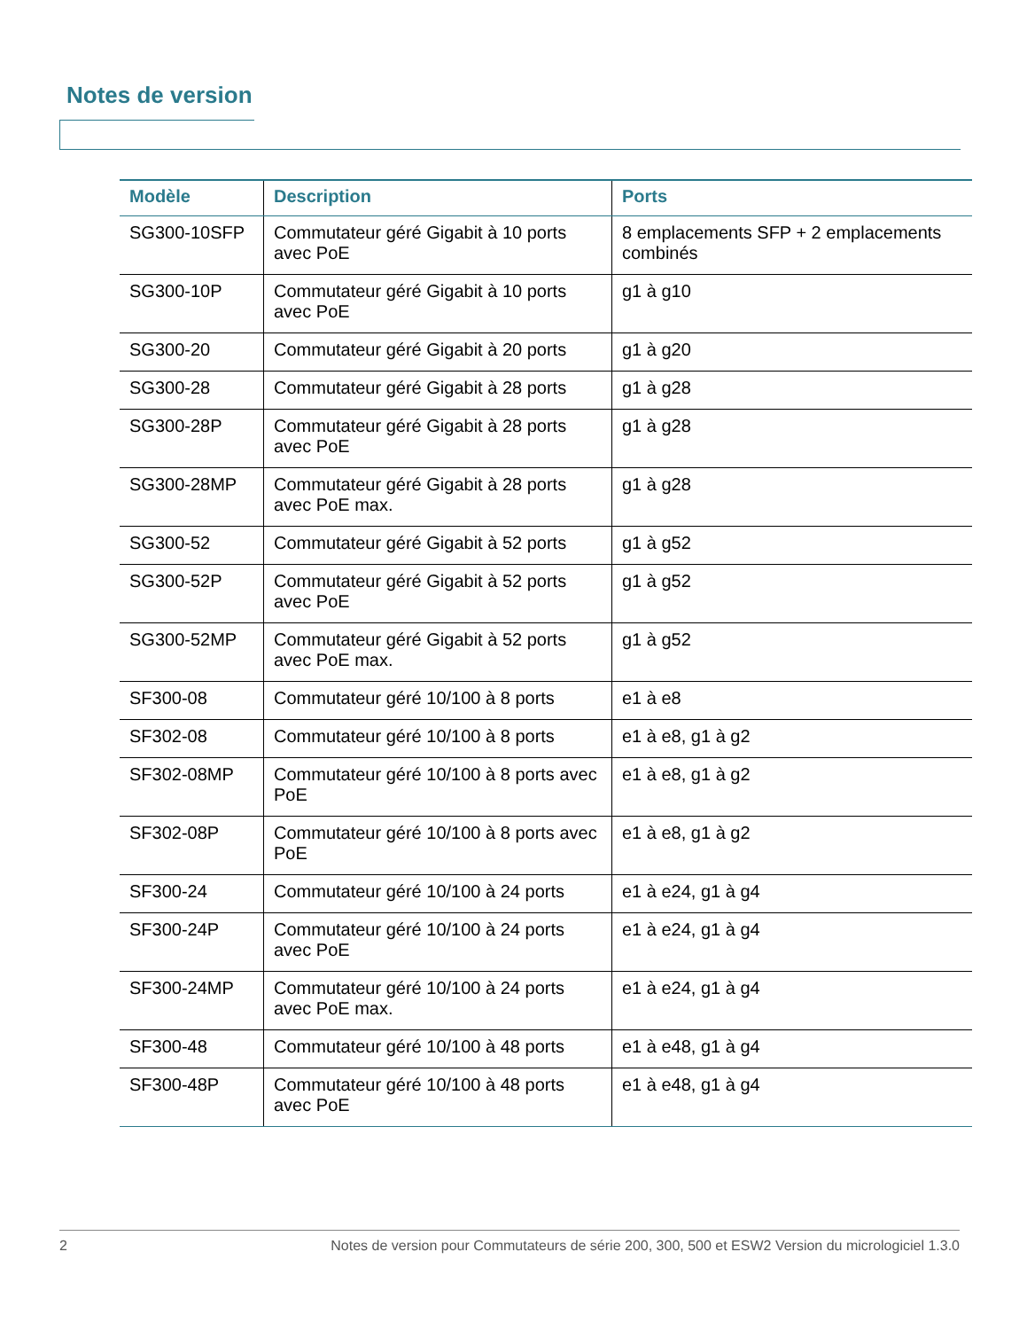Notes de version
| Modèle | Description | Ports |
| --- | --- | --- |
| SG300-10SFP | Commutateur géré Gigabit à 10 ports avec PoE | 8 emplacements SFP + 2 emplacements combinés |
| SG300-10P | Commutateur géré Gigabit à 10 ports avec PoE | g1 à g10 |
| SG300-20 | Commutateur géré Gigabit à 20 ports | g1 à g20 |
| SG300-28 | Commutateur géré Gigabit à 28 ports | g1 à g28 |
| SG300-28P | Commutateur géré Gigabit à 28 ports avec PoE | g1 à g28 |
| SG300-28MP | Commutateur géré Gigabit à 28 ports avec PoE max. | g1 à g28 |
| SG300-52 | Commutateur géré Gigabit à 52 ports | g1 à g52 |
| SG300-52P | Commutateur géré Gigabit à 52 ports avec PoE | g1 à g52 |
| SG300-52MP | Commutateur géré Gigabit à 52 ports avec PoE max. | g1 à g52 |
| SF300-08 | Commutateur géré 10/100 à 8 ports | e1 à e8 |
| SF302-08 | Commutateur géré 10/100 à 8 ports | e1 à e8, g1 à g2 |
| SF302-08MP | Commutateur géré 10/100 à 8 ports avec PoE | e1 à e8, g1 à g2 |
| SF302-08P | Commutateur géré 10/100 à 8 ports avec PoE | e1 à e8, g1 à g2 |
| SF300-24 | Commutateur géré 10/100 à 24 ports | e1 à e24, g1 à g4 |
| SF300-24P | Commutateur géré 10/100 à 24 ports avec PoE | e1 à e24, g1 à g4 |
| SF300-24MP | Commutateur géré 10/100 à 24 ports avec PoE max. | e1 à e24, g1 à g4 |
| SF300-48 | Commutateur géré 10/100 à 48 ports | e1 à e48, g1 à g4 |
| SF300-48P | Commutateur géré 10/100 à 48 ports avec PoE | e1 à e48, g1 à g4 |
2 Notes de version pour Commutateurs de série 200, 300, 500 et ESW2 Version du micrologiciel 1.3.0